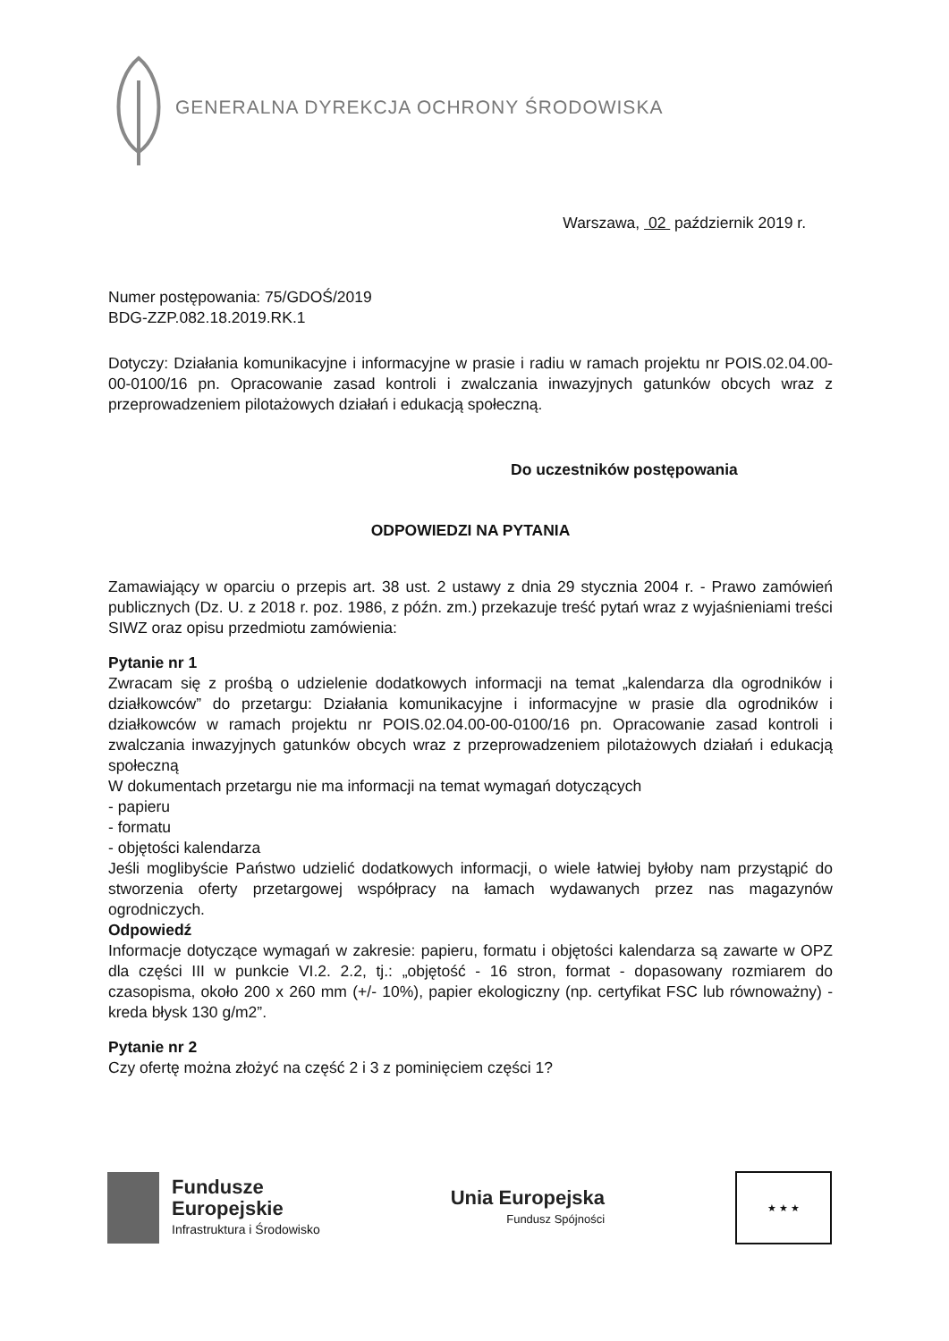GENERALNA DYREKCJA OCHRONY ŚRODOWISKA
Warszawa, 02 październik 2019 r.
Numer postępowania: 75/GDOŚ/2019
BDG-ZZP.082.18.2019.RK.1
Dotyczy: Działania komunikacyjne i informacyjne w prasie i radiu w ramach projektu nr POIS.02.04.00-00-0100/16 pn. Opracowanie zasad kontroli i zwalczania inwazyjnych gatunków obcych wraz z przeprowadzeniem pilotażowych działań i edukacją społeczną.
Do uczestników postępowania
ODPOWIEDZI NA PYTANIA
Zamawiający w oparciu o przepis art. 38 ust. 2 ustawy z dnia 29 stycznia 2004 r. - Prawo zamówień publicznych (Dz. U. z 2018 r. poz. 1986, z późn. zm.) przekazuje treść pytań wraz z wyjaśnieniami treści SIWZ oraz opisu przedmiotu zamówienia:
Pytanie nr 1
Zwracam się z prośbą o udzielenie dodatkowych informacji na temat „kalendarza dla ogrodników i działkowców” do przetargu: Działania komunikacyjne i informacyjne w prasie dla ogrodników i działkowców w ramach projektu nr POIS.02.04.00-00-0100/16 pn. Opracowanie zasad kontroli i zwalczania inwazyjnych gatunków obcych wraz z przeprowadzeniem pilotażowych działań i edukacją społeczną
W dokumentach przetargu nie ma informacji na temat wymagań dotyczących
- papieru
- formatu
- objętości kalendarza
Jeśli moglibyście Państwo udzielić dodatkowych informacji, o wiele łatwiej byłoby nam przystąpić do stworzenia oferty przetargowej współpracy na łamach wydawanych przez nas magazynów ogrodniczych.
Odpowiedź
Informacje dotyczące wymagań w zakresie: papieru, formatu i objętości kalendarza są zawarte w OPZ dla części III w punkcie VI.2. 2.2, tj.: „objętość - 16 stron, format - dopasowany rozmiarem do czasopisma, około 200 x 260 mm (+/- 10%), papier ekologiczny (np. certyfikat FSC lub równoważny) - kreda błysk 130 g/m2”.
Pytanie nr 2
Czy ofertę można złożyć na część 2 i 3 z pominięciem części 1?
Fundusze
Europejskie
Infrastruktura i Środowisko
Unia Europejska
Fundusz Spójności
★ ★ ★